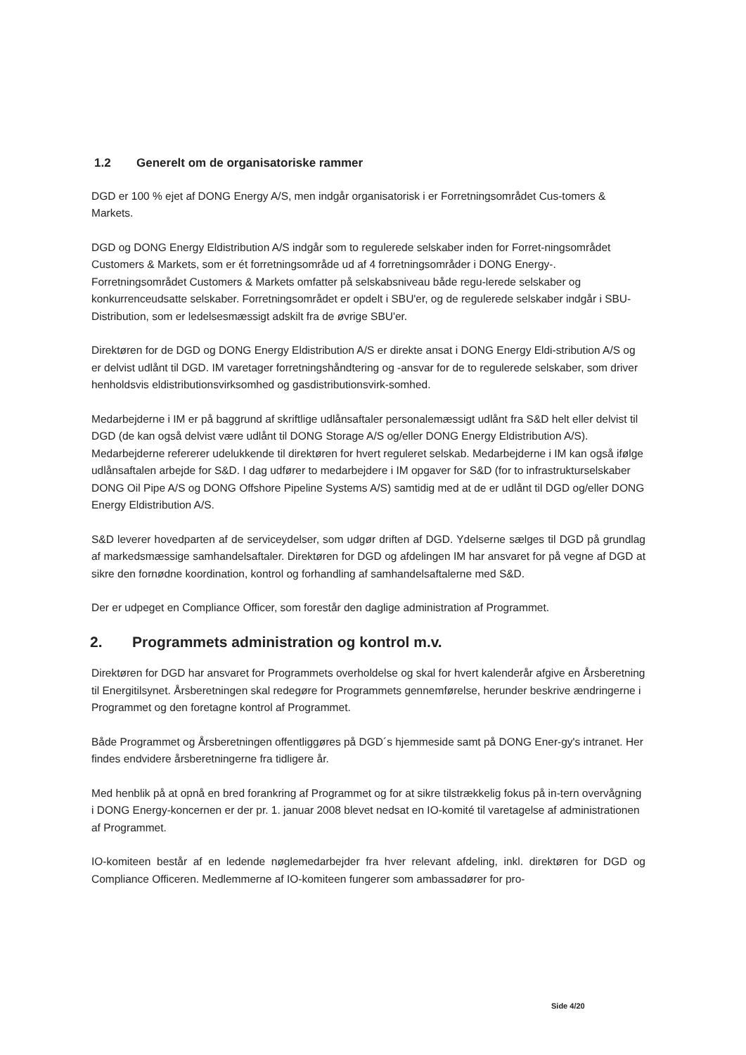1.2 Generelt om de organisatoriske rammer
DGD er 100 % ejet af DONG Energy A/S, men indgår organisatorisk i er Forretningsområdet Cus-tomers & Markets.
DGD og DONG Energy Eldistribution A/S indgår som to regulerede selskaber inden for Forret-ningsområdet Customers & Markets, som er ét forretningsområde ud af 4 forretningsområder i DONG Energy-. Forretningsområdet Customers & Markets omfatter på selskabsniveau både regu-lerede selskaber og konkurrenceudsatte selskaber. Forretningsområdet er opdelt i SBU'er, og de regulerede selskaber indgår i SBU-Distribution, som er ledelsesmæssigt adskilt fra de øvrige SBU'er.
Direktøren for de DGD og DONG Energy Eldistribution A/S er direkte ansat i DONG Energy Eldi-stribution A/S og er delvist udlånt til DGD. IM varetager forretningshåndtering og -ansvar for de to regulerede selskaber, som driver henholdsvis eldistributionsvirksomhed og gasdistributionsvirk-somhed.
Medarbejderne i IM er på baggrund af skriftlige udlånsaftaler personalemæssigt udlånt fra S&D helt eller delvist til DGD (de kan også delvist være udlånt til DONG Storage A/S og/eller DONG Energy Eldistribution A/S). Medarbejderne refererer udelukkende til direktøren for hvert reguleret selskab. Medarbejderne i IM kan også ifølge udlånsaftalen arbejde for S&D. I dag udfører to medarbejdere i IM opgaver for S&D (for to infrastrukturselskaber DONG Oil Pipe A/S og DONG Offshore Pipeline Systems A/S) samtidig med at de er udlånt til DGD og/eller DONG Energy Eldistribution A/S.
S&D leverer hovedparten af de serviceydelser, som udgør driften af DGD. Ydelserne sælges til DGD på grundlag af markedsmæssige samhandelsaftaler. Direktøren for DGD og afdelingen IM har ansvaret for på vegne af DGD at sikre den fornødne koordination, kontrol og forhandling af samhandelsaftalerne med S&D.
Der er udpeget en Compliance Officer, som forestår den daglige administration af Programmet.
2. Programmets administration og kontrol m.v.
Direktøren for DGD har ansvaret for Programmets overholdelse og skal for hvert kalenderår afgive en Årsberetning til Energitilsynet. Årsberetningen skal redegøre for Programmets gennemførelse, herunder beskrive ændringerne i Programmet og den foretagne kontrol af Programmet.
Både Programmet og Årsberetningen offentliggøres på DGD´s hjemmeside samt på DONG Ener-gy's intranet. Her findes endvidere årsberetningerne fra tidligere år.
Med henblik på at opnå en bred forankring af Programmet og for at sikre tilstrækkelig fokus på in-tern overvågning i DONG Energy-koncernen er der pr. 1. januar 2008 blevet nedsat en IO-komité til varetagelse af administrationen af Programmet.
IO-komiteen består af en ledende nøglemedarbejder fra hver relevant afdeling, inkl. direktøren for DGD og Compliance Officeren. Medlemmerne af IO-komiteen fungerer som ambassadører for pro-
Side 4/20